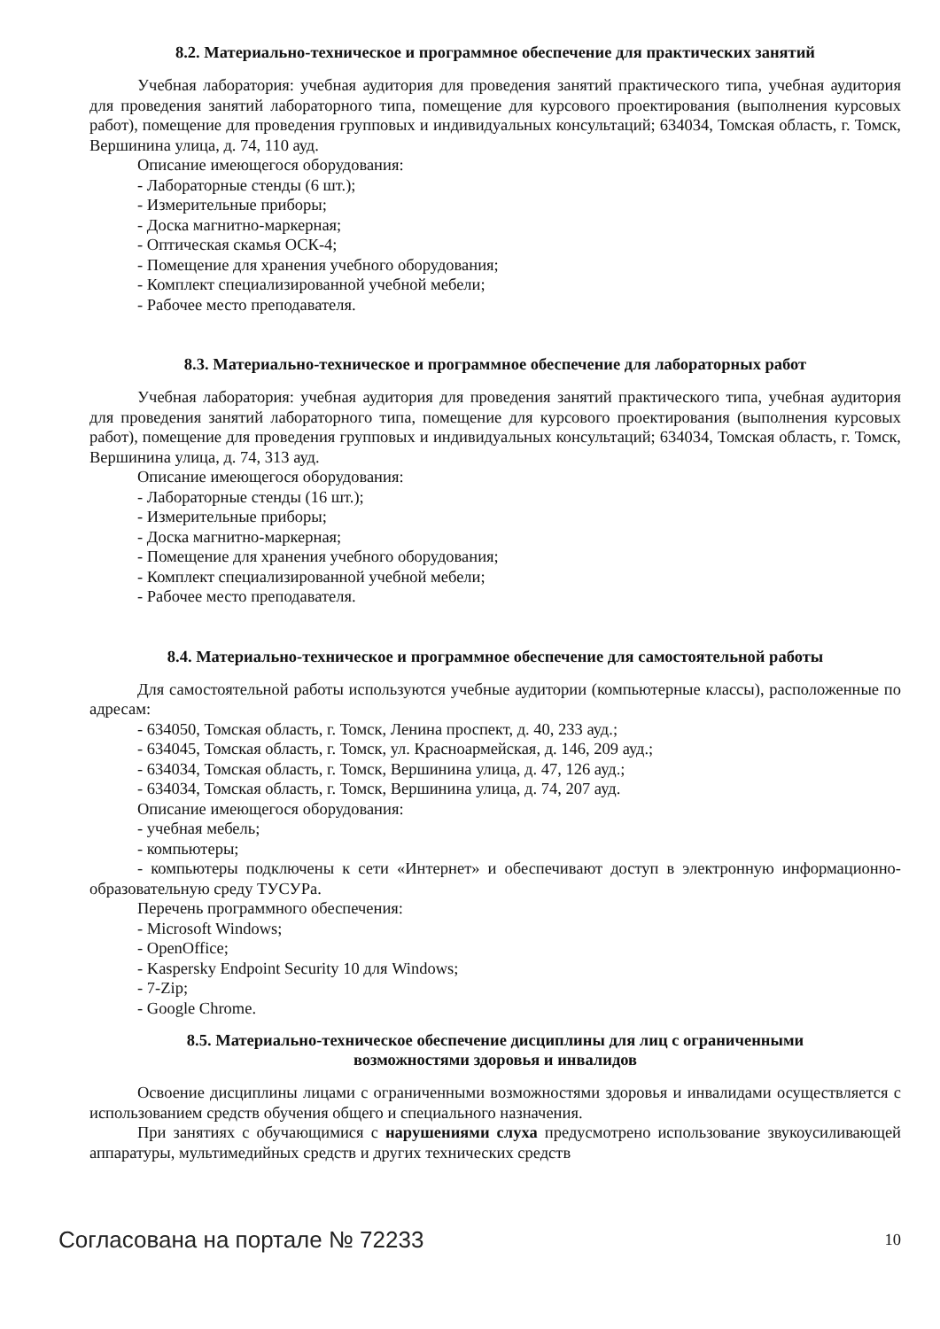8.2. Материально-техническое и программное обеспечение для практических занятий
Учебная лаборатория: учебная аудитория для проведения занятий практического типа, учебная аудитория для проведения занятий лабораторного типа, помещение для курсового проектирования (выполнения курсовых работ), помещение для проведения групповых и индивидуальных консультаций; 634034, Томская область, г. Томск, Вершинина улица, д. 74, 110 ауд.
Описание имеющегося оборудования:
- Лабораторные стенды (6 шт.);
- Измерительные приборы;
- Доска магнитно-маркерная;
- Оптическая скамья ОСК-4;
- Помещение для хранения учебного оборудования;
- Комплект специализированной учебной мебели;
- Рабочее место преподавателя.
8.3. Материально-техническое и программное обеспечение для лабораторных работ
Учебная лаборатория: учебная аудитория для проведения занятий практического типа, учебная аудитория для проведения занятий лабораторного типа, помещение для курсового проектирования (выполнения курсовых работ), помещение для проведения групповых и индивидуальных консультаций; 634034, Томская область, г. Томск, Вершинина улица, д. 74, 313 ауд.
Описание имеющегося оборудования:
- Лабораторные стенды (16 шт.);
- Измерительные приборы;
- Доска магнитно-маркерная;
- Помещение для хранения учебного оборудования;
- Комплект специализированной учебной мебели;
- Рабочее место преподавателя.
8.4. Материально-техническое и программное обеспечение для самостоятельной работы
Для самостоятельной работы используются учебные аудитории (компьютерные классы), расположенные по адресам:
- 634050, Томская область, г. Томск, Ленина проспект, д. 40, 233 ауд.;
- 634045, Томская область, г. Томск, ул. Красноармейская, д. 146, 209 ауд.;
- 634034, Томская область, г. Томск, Вершинина улица, д. 47, 126 ауд.;
- 634034, Томская область, г. Томск, Вершинина улица, д. 74, 207 ауд.
Описание имеющегося оборудования:
- учебная мебель;
- компьютеры;
- компьютеры подключены к сети «Интернет» и обеспечивают доступ в электронную информационно-образовательную среду ТУСУРа.
Перечень программного обеспечения:
- Microsoft Windows;
- OpenOffice;
- Kaspersky Endpoint Security 10 для Windows;
- 7-Zip;
- Google Chrome.
8.5. Материально-техническое обеспечение дисциплины для лиц с ограниченными
возможностями здоровья и инвалидов
Освоение дисциплины лицами с ограниченными возможностями здоровья и инвалидами осуществляется с использованием средств обучения общего и специального назначения.
При занятиях с обучающимися с нарушениями слуха предусмотрено использование звукоусиливающей аппаратуры, мультимедийных средств и других технических средств
Согласована на портале № 72233 10